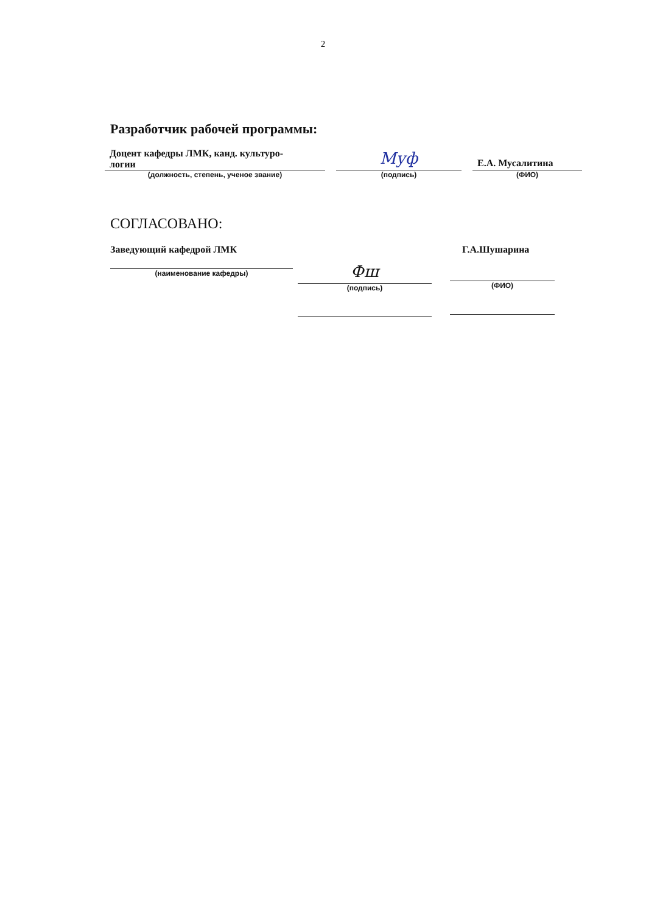2
Разработчик рабочей программы:
Доцент кафедры ЛМК, канд. культуро-
логии
(должность, степень, ученое звание)
Муф
(подпись)
Е.А. Мусалитина
(ФИО)
СОГЛАСОВАНО:
Заведующий кафедрой ЛМК
(наименование кафедры)
Фш
(подпись)
Г.А.Шушарина
(ФИО)